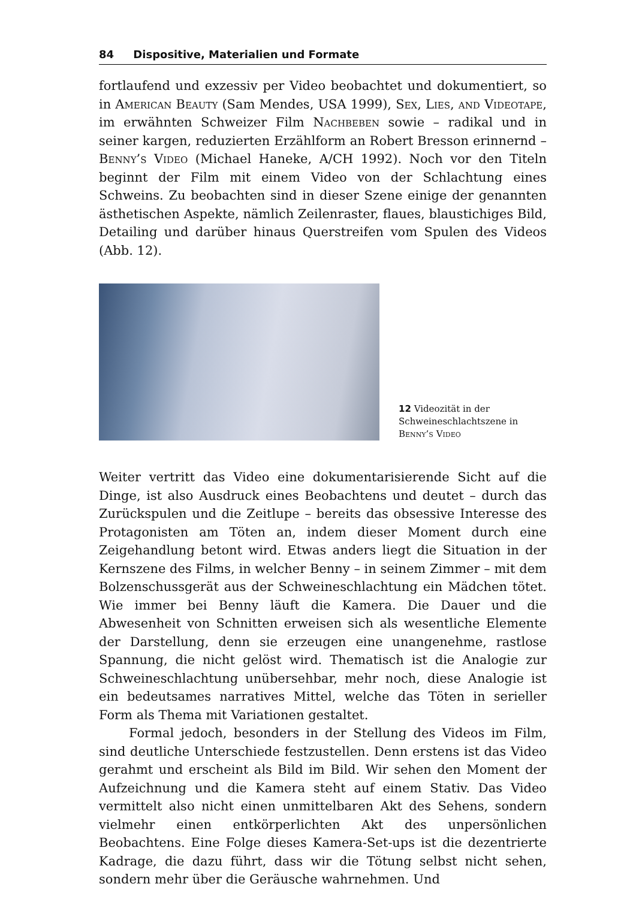84 Dispositive, Materialien und Formate
fortlaufend und exzessiv per Video beobachtet und dokumentiert, so in American Beauty (Sam Mendes, USA 1999), Sex, Lies, and Videotape, im erwähnten Schweizer Film Nachbeben sowie – radikal und in seiner kargen, reduzierten Erzählform an Robert Bresson erinnernd – Benny’s Video (Michael Haneke, A/CH 1992). Noch vor den Titeln beginnt der Film mit einem Video von der Schlachtung eines Schweins. Zu beobachten sind in dieser Szene einige der genannten ästhetischen Aspekte, nämlich Zeilenraster, flaues, blaustichiges Bild, Detailing und darüber hinaus Querstreifen vom Spulen des Videos (Abb. 12).
12 Videozität in der Schweineschlachtszene in Benny’s Video
Weiter vertritt das Video eine dokumentarisierende Sicht auf die Dinge, ist also Ausdruck eines Beobachtens und deutet – durch das Zurückspulen und die Zeitlupe – bereits das obsessive Interesse des Protagonisten am Töten an, indem dieser Moment durch eine Zeigehandlung betont wird. Etwas anders liegt die Situation in der Kernszene des Films, in welcher Benny – in seinem Zimmer – mit dem Bolzenschussgerät aus der Schweineschlachtung ein Mädchen tötet. Wie immer bei Benny läuft die Kamera. Die Dauer und die Abwesenheit von Schnitten erweisen sich als wesentliche Elemente der Darstellung, denn sie erzeugen eine unangenehme, rastlose Spannung, die nicht gelöst wird. Thematisch ist die Analogie zur Schweineschlachtung unübersehbar, mehr noch, diese Analogie ist ein bedeutsames narratives Mittel, welche das Töten in serieller Form als Thema mit Variationen gestaltet.
Formal jedoch, besonders in der Stellung des Videos im Film, sind deutliche Unterschiede festzustellen. Denn erstens ist das Video gerahmt und erscheint als Bild im Bild. Wir sehen den Moment der Aufzeichnung und die Kamera steht auf einem Stativ. Das Video vermittelt also nicht einen unmittelbaren Akt des Sehens, sondern vielmehr einen entkörperlichten Akt des unpersönlichen Beobachtens. Eine Folge dieses Kamera-Set-ups ist die dezentrierte Kadrage, die dazu führt, dass wir die Tötung selbst nicht sehen, sondern mehr über die Geräusche wahrnehmen. Und